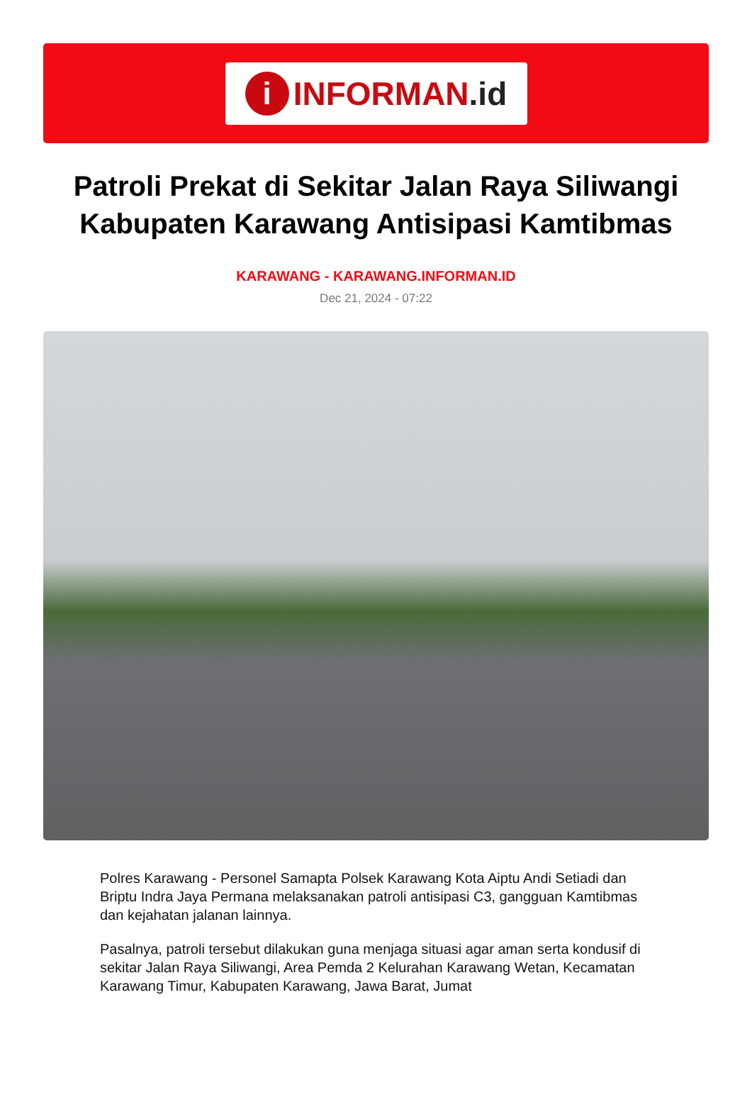i
INFORMAN.id
Patroli Prekat di Sekitar Jalan Raya Siliwangi Kabupaten Karawang Antisipasi Kamtibmas
KARAWANG - KARAWANG.INFORMAN.ID
Dec 21, 2024 - 07:22
Polres Karawang - Personel Samapta Polsek Karawang Kota Aiptu Andi Setiadi dan Briptu Indra Jaya Permana melaksanakan patroli antisipasi C3, gangguan Kamtibmas dan kejahatan jalanan lainnya.
Pasalnya, patroli tersebut dilakukan guna menjaga situasi agar aman serta kondusif di sekitar Jalan Raya Siliwangi, Area Pemda 2 Kelurahan Karawang Wetan, Kecamatan Karawang Timur, Kabupaten Karawang, Jawa Barat, Jumat